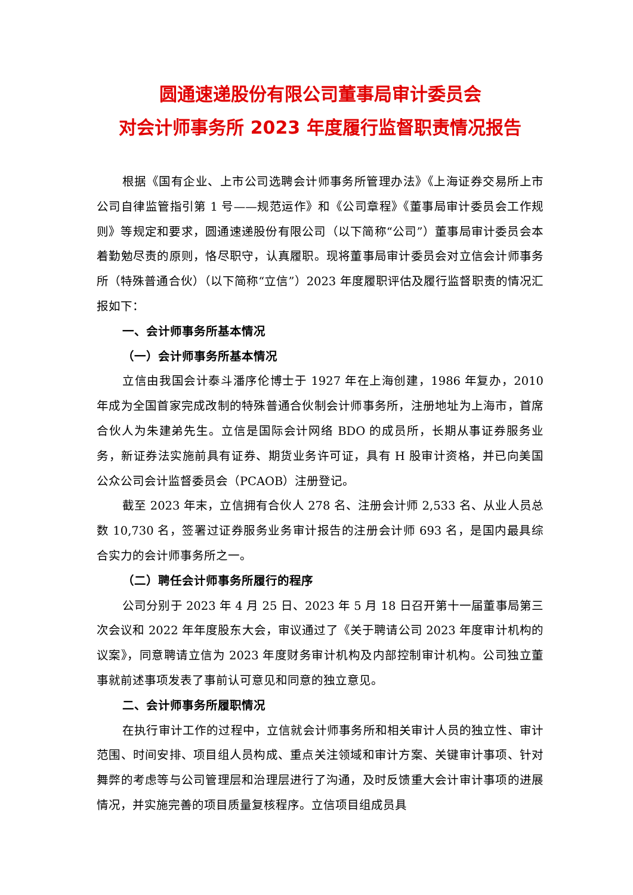圆通速递股份有限公司董事局审计委员会
对会计师事务所 2023 年度履行监督职责情况报告
根据《国有企业、上市公司选聘会计师事务所管理办法》《上海证券交易所上市公司自律监管指引第 1 号——规范运作》和《公司章程》《董事局审计委员会工作规则》等规定和要求，圆通速递股份有限公司（以下简称“公司”）董事局审计委员会本着勤勉尽责的原则，恪尽职守，认真履职。现将董事局审计委员会对立信会计师事务所（特殊普通合伙）（以下简称“立信”）2023 年度履职评估及履行监督职责的情况汇报如下：
一、会计师事务所基本情况
（一）会计师事务所基本情况
立信由我国会计泰斗潘序伦博士于 1927 年在上海创建，1986 年复办，2010 年成为全国首家完成改制的特殊普通合伙制会计师事务所，注册地址为上海市，首席合伙人为朱建弟先生。立信是国际会计网络 BDO 的成员所，长期从事证券服务业务，新证券法实施前具有证券、期货业务许可证，具有 H 股审计资格，并已向美国公众公司会计监督委员会（PCAOB）注册登记。
截至 2023 年末，立信拥有合伙人 278 名、注册会计师 2,533 名、从业人员总数 10,730 名，签署过证券服务业务审计报告的注册会计师 693 名，是国内最具综合实力的会计师事务所之一。
（二）聘任会计师事务所履行的程序
公司分别于 2023 年 4 月 25 日、2023 年 5 月 18 日召开第十一届董事局第三次会议和 2022 年年度股东大会，审议通过了《关于聘请公司 2023 年度审计机构的议案》，同意聘请立信为 2023 年度财务审计机构及内部控制审计机构。公司独立董事就前述事项发表了事前认可意见和同意的独立意见。
二、会计师事务所履职情况
在执行审计工作的过程中，立信就会计师事务所和相关审计人员的独立性、审计范围、时间安排、项目组人员构成、重点关注领域和审计方案、关键审计事项、针对舞弊的考虑等与公司管理层和治理层进行了沟通，及时反馈重大会计审计事项的进展情况，并实施完善的项目质量复核程序。立信项目组成员具